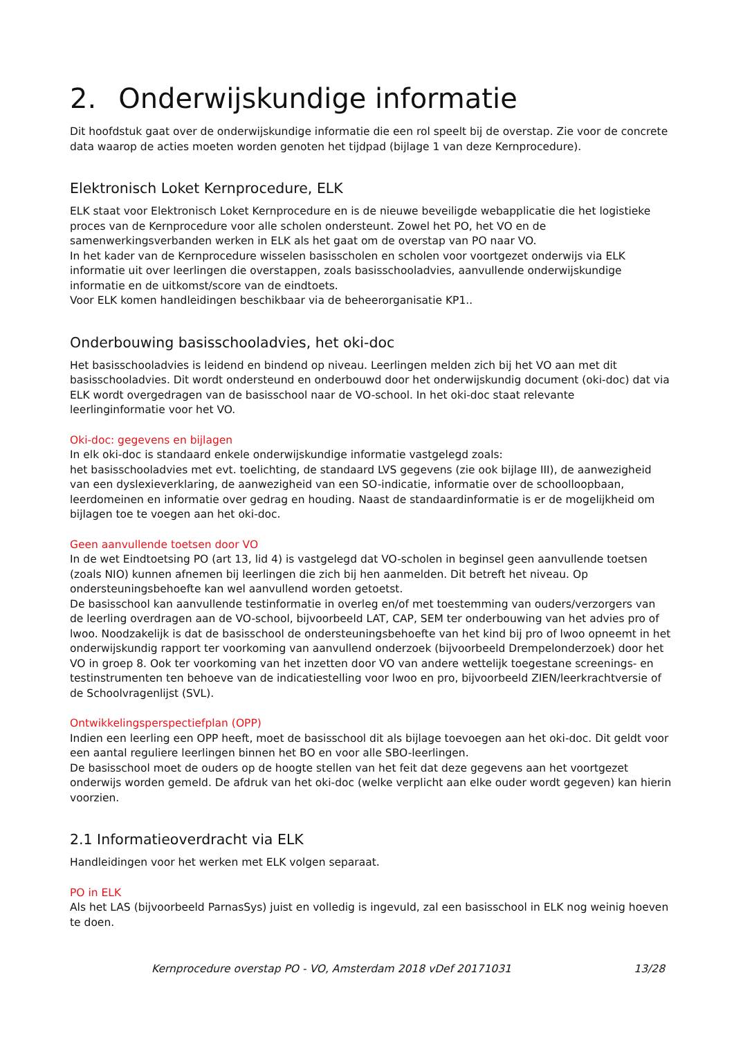2. Onderwijskundige informatie
Dit hoofdstuk gaat over de onderwijskundige informatie die een rol speelt bij de overstap. Zie voor de concrete data waarop de acties moeten worden genoten het tijdpad (bijlage 1 van deze Kernprocedure).
Elektronisch Loket Kernprocedure, ELK
ELK staat voor Elektronisch Loket Kernprocedure en is de nieuwe beveiligde webapplicatie die het logistieke proces van de Kernprocedure voor alle scholen ondersteunt. Zowel het PO, het VO en de samenwerkingsverbanden werken in ELK als het gaat om de overstap van PO naar VO.
In het kader van de Kernprocedure wisselen basisscholen en scholen voor voortgezet onderwijs via ELK informatie uit over leerlingen die overstappen, zoals basisschooladvies, aanvullende onderwijskundige informatie en de uitkomst/score van de eindtoets.
Voor ELK komen handleidingen beschikbaar via de beheerorganisatie KP1..
Onderbouwing basisschooladvies, het oki-doc
Het basisschooladvies is leidend en bindend op niveau. Leerlingen melden zich bij het VO aan met dit basisschooladvies. Dit wordt ondersteund en onderbouwd door het onderwijskundig document (oki-doc) dat via ELK wordt overgedragen van de basisschool naar de VO-school. In het oki-doc staat relevante leerlinginformatie voor het VO.
Oki-doc: gegevens en bijlagen
In elk oki-doc is standaard enkele onderwijskundige informatie vastgelegd zoals:
het basisschooladvies met evt. toelichting, de standaard LVS gegevens (zie ook bijlage III), de aanwezigheid van een dyslexieverklaring, de aanwezigheid van een SO-indicatie, informatie over de schoolloopbaan, leerdomeinen en informatie over gedrag en houding. Naast de standaardinformatie is er de mogelijkheid om bijlagen toe te voegen aan het oki-doc.
Geen aanvullende toetsen door VO
In de wet Eindtoetsing PO (art 13, lid 4) is vastgelegd dat VO-scholen in beginsel geen aanvullende toetsen (zoals NIO) kunnen afnemen bij leerlingen die zich bij hen aanmelden. Dit betreft het niveau. Op ondersteuningsbehoefte kan wel aanvullend worden getoetst.
De basisschool kan aanvullende testinformatie in overleg en/of met toestemming van ouders/verzorgers van de leerling overdragen aan de VO-school, bijvoorbeeld LAT, CAP, SEM ter onderbouwing van het advies pro of lwoo. Noodzakelijk is dat de basisschool de ondersteuningsbehoefte van het kind bij pro of lwoo opneemt in het onderwijskundig rapport ter voorkoming van aanvullend onderzoek (bijvoorbeeld Drempelonderzoek) door het VO in groep 8. Ook ter voorkoming van het inzetten door VO van andere wettelijk toegestane screenings- en testinstrumenten ten behoeve van de indicatiestelling voor lwoo en pro, bijvoorbeeld ZIEN/leerkrachtversie of de Schoolvragenlijst (SVL).
Ontwikkelingsperspectiefplan (OPP)
Indien een leerling een OPP heeft, moet de basisschool dit als bijlage toevoegen aan het oki-doc. Dit geldt voor een aantal reguliere leerlingen binnen het BO en voor alle SBO-leerlingen.
De basisschool moet de ouders op de hoogte stellen van het feit dat deze gegevens aan het voortgezet onderwijs worden gemeld. De afdruk van het oki-doc (welke verplicht aan elke ouder wordt gegeven) kan hierin voorzien.
2.1 Informatieoverdracht via ELK
Handleidingen voor het werken met ELK volgen separaat.
PO in ELK
Als het LAS (bijvoorbeeld ParnasSys) juist en volledig is ingevuld, zal een basisschool in ELK nog weinig hoeven te doen.
Kernprocedure overstap PO - VO, Amsterdam 2018 vDef 20171031 13/28